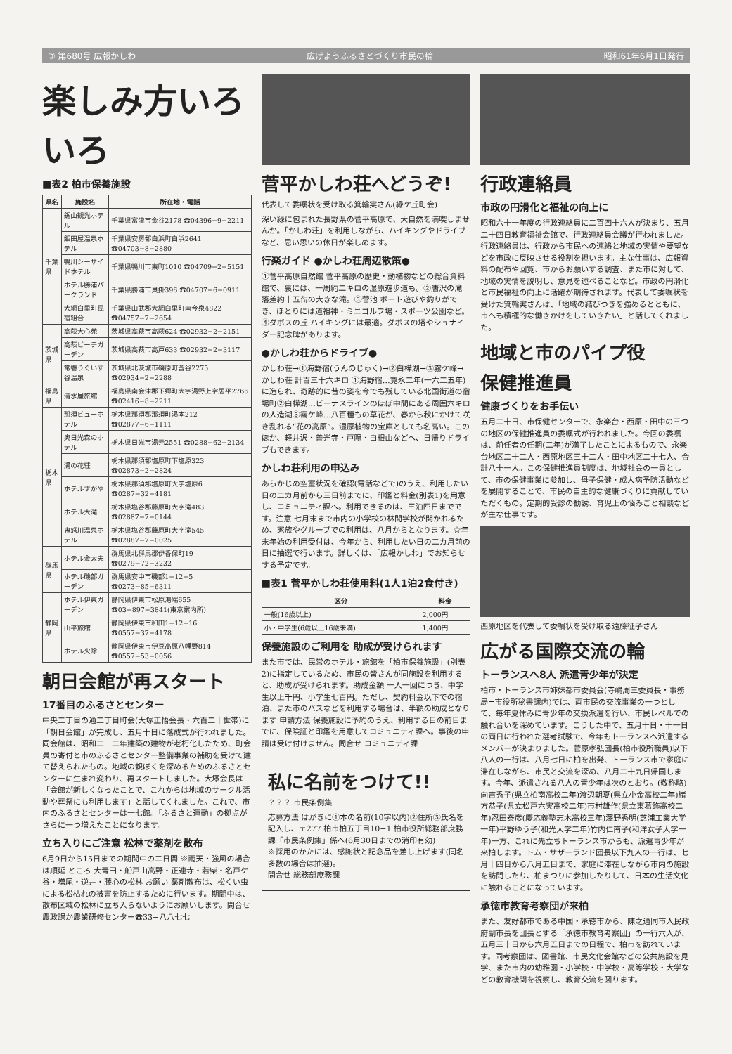③ 第680号 広報かしわ 広げようふるさとづくり市民の輪 昭和61年6月1日発行
楽しみ方いろいろ
■表2 柏市保養施設
| 県名 | 施設名 | 所在地・電話 |
| --- | --- | --- |
| 千葉県 | 鋸山観光ホテル | 千葉県富津市金谷2178 ☎04396−9−2211 |
| | 飯田屋温泉ホテル | 千葉県安房郡白浜町白浜2641 ☎04703−8−2880 |
| | 鴨川シーサイドホテル | 千葉県鴨川市東町1010 ☎04709−2−5151 |
| | ホテル勝浦パークランド | 千葉県勝浦市貝掛396 ☎04707−6−0911 |
| | 大網白里町民宿組合 | 千葉県山武郡大網白里町南今泉4822 ☎04757−7−2654 |
| 茨城県 | 高萩大心苑 | 茨城県高萩市高萩624 ☎02932−2−2151 |
| | 高萩ビーチガーデン | 茨城県高萩市高戸633 ☎02932−2−3117 |
| | 常磐うぐいす谷温泉 | 茨城県北茨城市磯原町莟谷2275 ☎02934−2−2288 |
| 福島県 | 清水屋旅館 | 福島県南会津郡下郷町大字湯野上字居平2766 ☎02416−8−2211 |
| 栃木県 | 那須ビューホテル | 栃木県那須郡那須町湯本212 ☎02877−6−1111 |
| | 奥日光森のホテル | 栃木県日光市湯元2551 ☎0288−62−2134 |
| | 湯の花荘 | 栃木県那須郡塩原町下塩原323 ☎02873−2−2824 |
| | ホテルすがや | 栃木県那須郡塩原町大字塩原6 ☎0287−32−4181 |
| | ホテル大滝 | 栃木県塩谷郡藤原町大字滝483 ☎02887−7−0144 |
| | 鬼怒川温泉ホテル | 栃木県塩谷郡藤原町大字滝545 ☎02887−7−0025 |
| 群馬県 | ホテル金太夫 | 群馬県北群馬郡伊香保町19 ☎0279−72−3232 |
| | ホテル磯部ガーデン | 群馬県安中市磯部1−12−5 ☎0273−85−6311 |
| 静岡県 | ホテル伊東ガーデン | 静岡県伊東市松原湯端655 ☎03−897−3841(東京案内所) |
| | 山平旅館 | 静岡県伊東市和田1−12−16 ☎0557−37−4178 |
| | ホテル火除 | 静岡県伊東市伊豆高原八幡野814 ☎0557−53−0056 |
朝日会館が再スタート
17番目のふるさとセンター
中央二丁目の通二丁目町会(大塚正悟会長・六百二十世帯)に「朝日会館」が完成し、五月十日に落成式が行われました。同会館は、昭和二十二年建築の建物が老朽化したため、町会員の寄付と市のふるさとセンター整備事業の補助を受けて建て替えられたもの。地域の親ぼくを深めるためのふるさとセンターに生まれ変わり、再スタートしました。大塚会長は「会館が新しくなったことで、これからは地域のサークル活動や葬祭にも利用します」と話してくれました。これで、市内のふるさとセンターは十七館。「ふるさと運動」の拠点がさらに一つ増えたことになります。
立ち入りにご注意 松林で薬剤を散布
6月9日から15日までの期間中の二日間 ※雨天・強風の場合は順延 ところ 大青田・船戸山高野・正連寺・若柴・名戸ケ谷・増尾・逆井・藤心の松林 お願い 薬剤散布は、松くい虫による松枯れの被害を防止するために行います。期間中は、散布区域の松林に立ち入らないようにお願いします。問合せ 農政課か農業研修センター☎33−八八七七
菅平かしわ荘へどうぞ!
代表して委嘱状を受け取る箕輪実さん(緑ケ丘町会)
深い緑に包まれた長野県の菅平高原で、大自然を満喫しませんか。「かしわ荘」を利用しながら、ハイキングやドライブなど、思い思いの休日が楽しめます。
行楽ガイド ●かしわ荘周辺散策●
①菅平高原自然館 菅平高原の歴史・動植物などの総合資料館で、裏には、一周約二キロの湿原遊歩道も。②唐沢の滝 落差約十五㍍の大きな滝。③菅池 ボート遊びや釣りができ、ほとりには道祖神・ミニゴルフ場・スポーツ公園など。④ダボスの丘 ハイキングには最適。ダボスの塔やシュナイダー記念碑があります。
●かしわ荘からドライブ●
かしわ荘→①海野宿(うんのじゅく)→②白樺湖→③霧ケ峰→かしわ荘 計百三十六キロ ①海野宿…寛永二年(一六二五年)に造られ、奇跡的に昔の姿を今でも残している北国街道の宿場町②白樺湖…ビーナスラインのほぼ中間にある周囲六キロの人造湖③霧ケ峰…八百種もの草花が、春から秋にかけて咲き乱れる“花の高原”。湿原植物の宝庫としても名高い。このほか、軽井沢・善光寺・戸隠・白根山などへ、日帰りドライブもできます。
かしわ荘利用の申込み
あらかじめ空室状況を確認(電話などで)のうえ、利用したい日の二カ月前から三日前までに、印鑑と料金(別表1)を用意し、コミュニティ課へ。利用できるのは、三泊四日までです。注意 七月末まで市内の小学校の林間学校が開かれるため、家族やグループでの利用は、八月からとなります。☆年末年始の利用受付は、今年から、利用したい日の二カ月前の日に抽選で行います。詳しくは、「広報かしわ」でお知らせする予定です。
■表1 菅平かしわ荘使用料(1人1泊2食付き)
| 区分 | 料金 |
| --- | --- |
| 一般(16歳以上) | 2,000円 |
| 小・中学生(6歳以上16歳未満) | 1,400円 |
保養施設のご利用を 助成が受けられます
また市では、民営のホテル・旅館を「柏市保養施設」(別表2)に指定しているため、市民の皆さんが同施設を利用すると、助成が受けられます。助成金額 一人一回につき、中学生以上千円、小学生七百円。ただし、契約料金以下での宿泊、また市のバスなどを利用する場合は、半額の助成となります 申請方法 保養施設に予約のうえ、利用する日の前日までに、保険証と印鑑を用意してコミュニティ課へ。事後の申請は受け付けません。問合せ コミュニティ課
私に名前をつけて!!
？？？ 市民条例集
応募方法 はがきに①本の名前(10字以内)②住所③氏名を記入し、〒277 柏市柏五丁目10−1 柏市役所総務部庶務課「市民条例集」係へ(6月30日までの消印有効)
※採用のかたには、感謝状と記念品を差し上げます(同名多数の場合は抽選)。
問合せ 総務部庶務課
行政連絡員
市政の円滑化と福祉の向上に
昭和六十一年度の行政連絡員に二百四十六人が決まり、五月二十四日教育福祉会館で、行政連絡員会議が行われました。行政連絡員は、行政から市民への連絡と地域の実情や要望などを市政に反映させる役割を担います。主な仕事は、広報資料の配布や回覧、市からお願いする調査、また市に対して、地域の実情を説明し、意見を述べることなど。市政の円滑化と市民福祉の向上に活躍が期待されます。代表して委嘱状を受けた箕輪実さんは、「地域の結びつきを強めるとともに、市へも積極的な働きかけをしていきたい」と話してくれました。
地域と市のパイプ役
保健推進員
健康づくりをお手伝い
五月二十日、市保健センターで、永楽台・西原・田中の三つの地区の保健推進員の委嘱式が行われました。今回の委嘱は、前任者の任期(二年)が満了したことによるもので、永楽台地区二十二人・西原地区三十二人・田中地区二十七人、合計八十一人。この保健推進員制度は、地域社会の一員として、市の保健事業に参加し、母子保健・成人病予防活動などを展開することで、市民の自主的な健康づくりに貢献していただくもの。定期的受診の勧誘、育児上の悩みごと相談などが主な仕事です。
西原地区を代表して委嘱状を受け取る遠藤征子さん
広がる国際交流の輪
トーランスへ8人 派遣青少年が決定
柏市・トーランス市姉妹都市委員会(寺嶋周三委員長・事務局=市役所秘書課内)では、両市民の交流事業の一つとして、毎年夏休みに青少年の交換派遣を行い、市民レベルでの触れ合いを深めています。こうした中で、五月十日・十一日の両日に行われた選考試験で、今年もトーランスへ派遣するメンバーが決まりました。菅原孝弘団長(柏市役所職員)以下八人の一行は、八月七日に柏を出発、トーランス市で家庭に滞在しながら、市民と交流を深め、八月二十九日帰国します。今年、派遣される八人の青少年は次のとおり。(敬称略)向吉秀子(県立柏南高校二年)渡辺朝夏(県立小金高校二年)緒方恭子(県立松戸六実高校二年)市村雄作(県立東葛飾高校二年)忍田泰彦(慶応義塾志木高校三年)澤野秀明(芝浦工業大学一年)平野ゆう子(和光大学二年)竹内仁南子(和洋女子大学一年)一方、これに先立ちトーランス市からも、派遣青少年が来柏します。トム・サザーランド団長以下九人の一行は、七月十四日から八月五日まで、家庭に滞在しながら市内の施設を訪問したり、柏まつりに参加したりして、日本の生活文化に触れることになっています。
承徳市教育考察団が来柏
また、友好都市である中国・承徳市から、陳之通同市人民政府副市長を団長とする「承徳市教育考察団」の一行六人が、五月三十日から六月五日までの日程で、柏市を訪れています。同考察団は、図書館、市民文化会館などの公共施設を見学、また市内の幼稚園・小学校・中学校・高等学校・大学などの教育機関を視察し、教育交流を図ります。